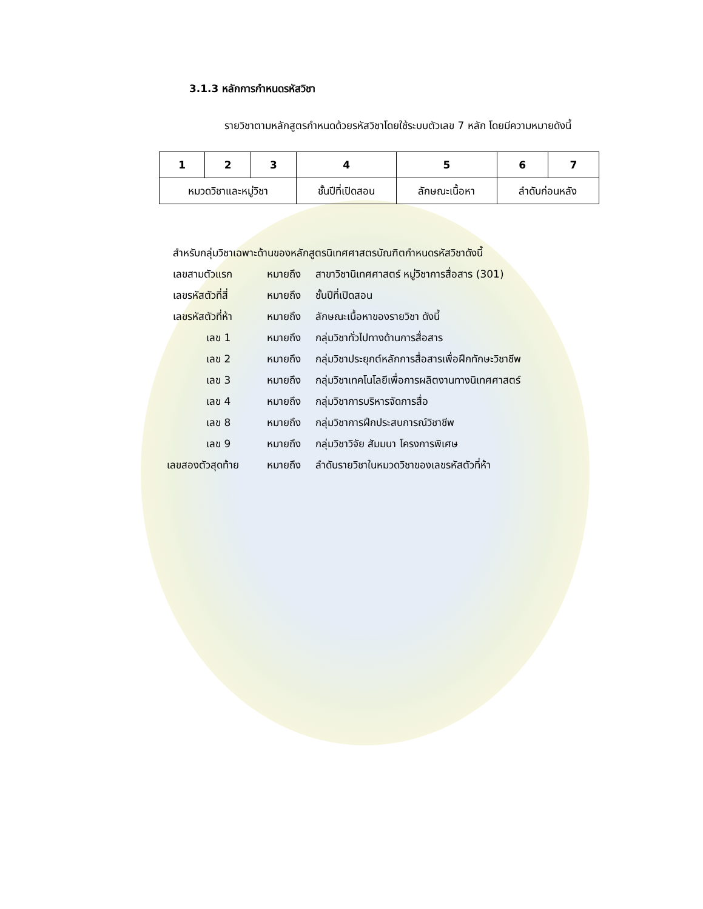3.1.3 หลักการกำหนดรหัสวิชา
รายวิชาตามหลักสูตรกำหนดด้วยรหัสวิชาโดยใช้ระบบตัวเลข 7 หลัก โดยมีความหมายดังนี้
| 1 | 2 | 3 | 4 | 5 | 6 | 7 |
| --- | --- | --- | --- | --- | --- | --- |
| หมวดวิชาและหมู่วิชา | | | ชั้นปีที่เปิดสอน | ลักษณะเนื้อหา | ลำดับก่อนหลัง | |
สำหรับกลุ่มวิชาเฉพาะด้านของหลักสูตรนิเทศศาสตรบัณฑิตกำหนดรหัสวิชาดังนี้
เลขสามตัวแรก หมายถึง สาขาวิชานิเทศศาสตร์ หมู่วิชาการสื่อสาร (301)
เลขรหัสตัวที่สี่ หมายถึง ชั้นปีที่เปิดสอน
เลขรหัสตัวที่ห้า หมายถึง ลักษณะเนื้อหาของรายวิชา ดังนี้
เลข 1 หมายถึง กลุ่มวิชาทั่วไปทางด้านการสื่อสาร
เลข 2 หมายถึง กลุ่มวิชาประยุกต์หลักการสื่อสารเพื่อฝึกทักษะวิชาชีพ
เลข 3 หมายถึง กลุ่มวิชาเทคโนโลยีเพื่อการผลิตงานทางนิเทศศาสตร์
เลข 4 หมายถึง กลุ่มวิชาการบริหารจัดการสื่อ
เลข 8 หมายถึง กลุ่มวิชาการฝึกประสบการณ์วิชาชีพ
เลข 9 หมายถึง กลุ่มวิชาวิจัย สัมมนา โครงการพิเศษ
เลขสองตัวสุดท้าย หมายถึง ลำดับรายวิชาในหมวดวิชาของเลขรหัสตัวที่ห้า